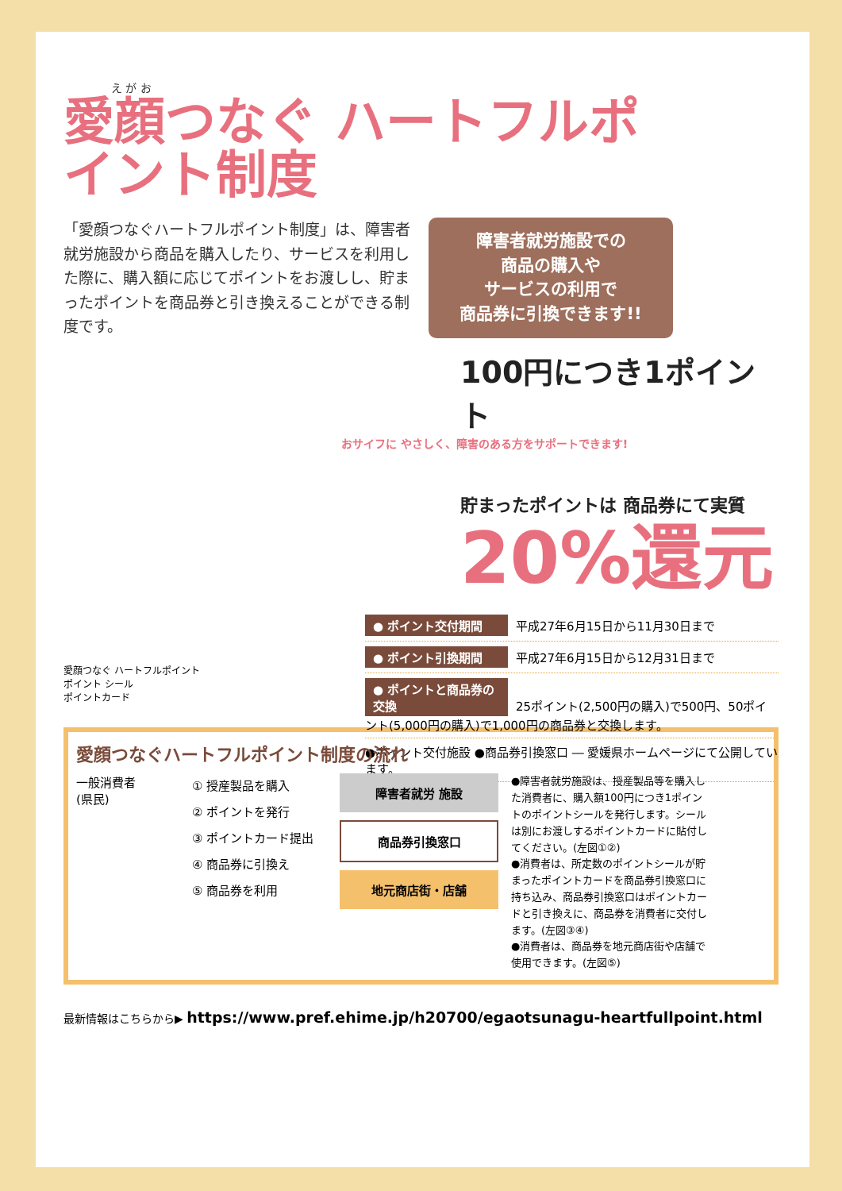え が お
愛顔つなぐ ハートフルポイント制度
「愛顔つなぐハートフルポイント制度」は、障害者就労施設から商品を購入したり、サービスを利用した際に、購入額に応じてポイントをお渡しし、貯まったポイントを商品券と引き換えることができる制度です。
障害者就労施設での
商品の購入や
サービスの利用で
商品券に引換できます!!
100円につき1ポイント
おサイフに やさしく、障害のある方をサポートできます!
貯まったポイントは 商品券にて実質
20%還元
● ポイント交付期間 平成27年6月15日から11月30日まで
● ポイント引換期間 平成27年6月15日から12月31日まで
● ポイントと商品券の交換 25ポイント(2,500円の購入)で500円、50ポイント(5,000円の購入)で1,000円の商品券と交換します。
●ポイント交付施設 ●商品券引換窓口 ― 愛媛県ホームページにて公開しています。
愛顔つなぐ ハートフルポイント
ポイント シール
ポイントカード
愛顔つなぐハートフルポイント制度の流れ
一般消費者
(県民)
① 授産製品を購入
② ポイントを発行
③ ポイントカード提出
④ 商品券に引換え
⑤ 商品券を利用
障害者就労 施設
商品券引換窓口
地元商店街・店舗
●障害者就労施設は、授産製品等を購入した消費者に、購入額100円につき1ポイントのポイントシールを発行します。シールは別にお渡しするポイントカードに貼付してください。(左図①②)
●消費者は、所定数のポイントシールが貯まったポイントカードを商品券引換窓口に持ち込み、商品券引換窓口はポイントカードと引き換えに、商品券を消費者に交付します。(左図③④)
●消費者は、商品券を地元商店街や店舗で使用できます。(左図⑤)
最新情報はこちらから▶ https://www.pref.ehime.jp/h20700/egaotsunagu-heartfullpoint.html